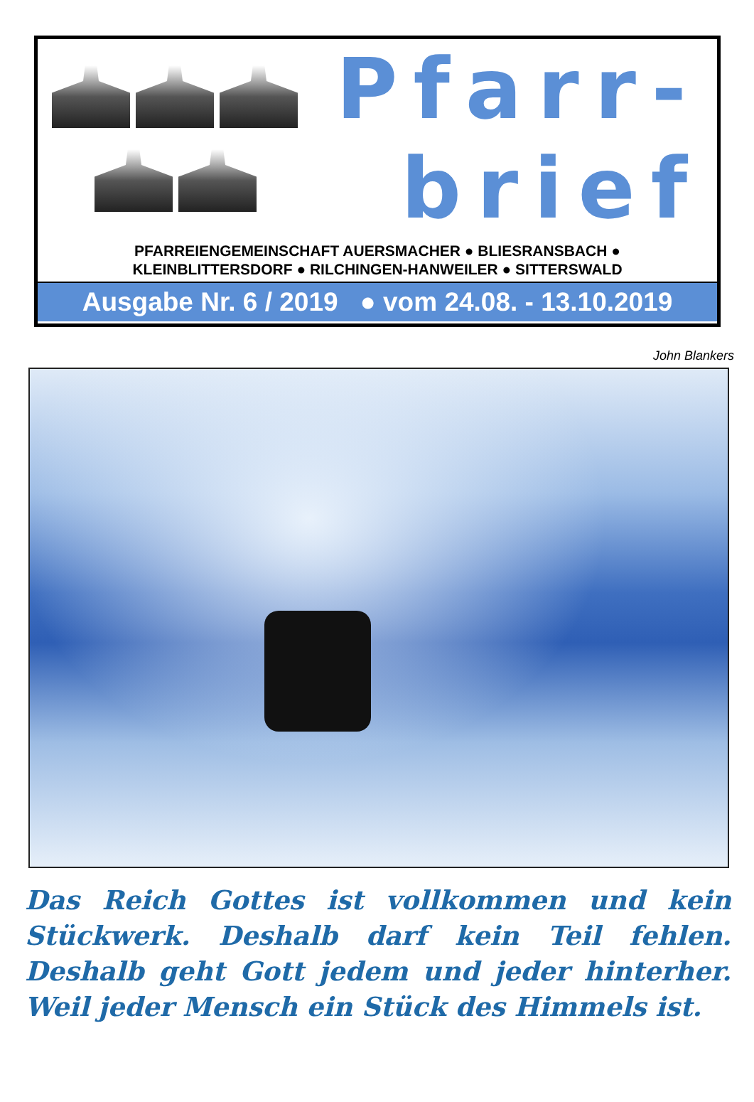Pfarr-
brief
PFARREIENGEMEINSCHAFT AUERSMACHER ● BLIESRANSBACH ●
KLEINBLITTERSDORF ● RILCHINGEN-HANWEILER ● SITTERSWALD
Ausgabe Nr. 6 / 2019 ● vom 24.08. - 13.10.2019
John Blankers
Das Reich Gottes ist vollkommen und kein Stückwerk. Deshalb darf kein Teil fehlen. Deshalb geht Gott jedem und jeder hinterher. Weil jeder Mensch ein Stück des Himmels ist.